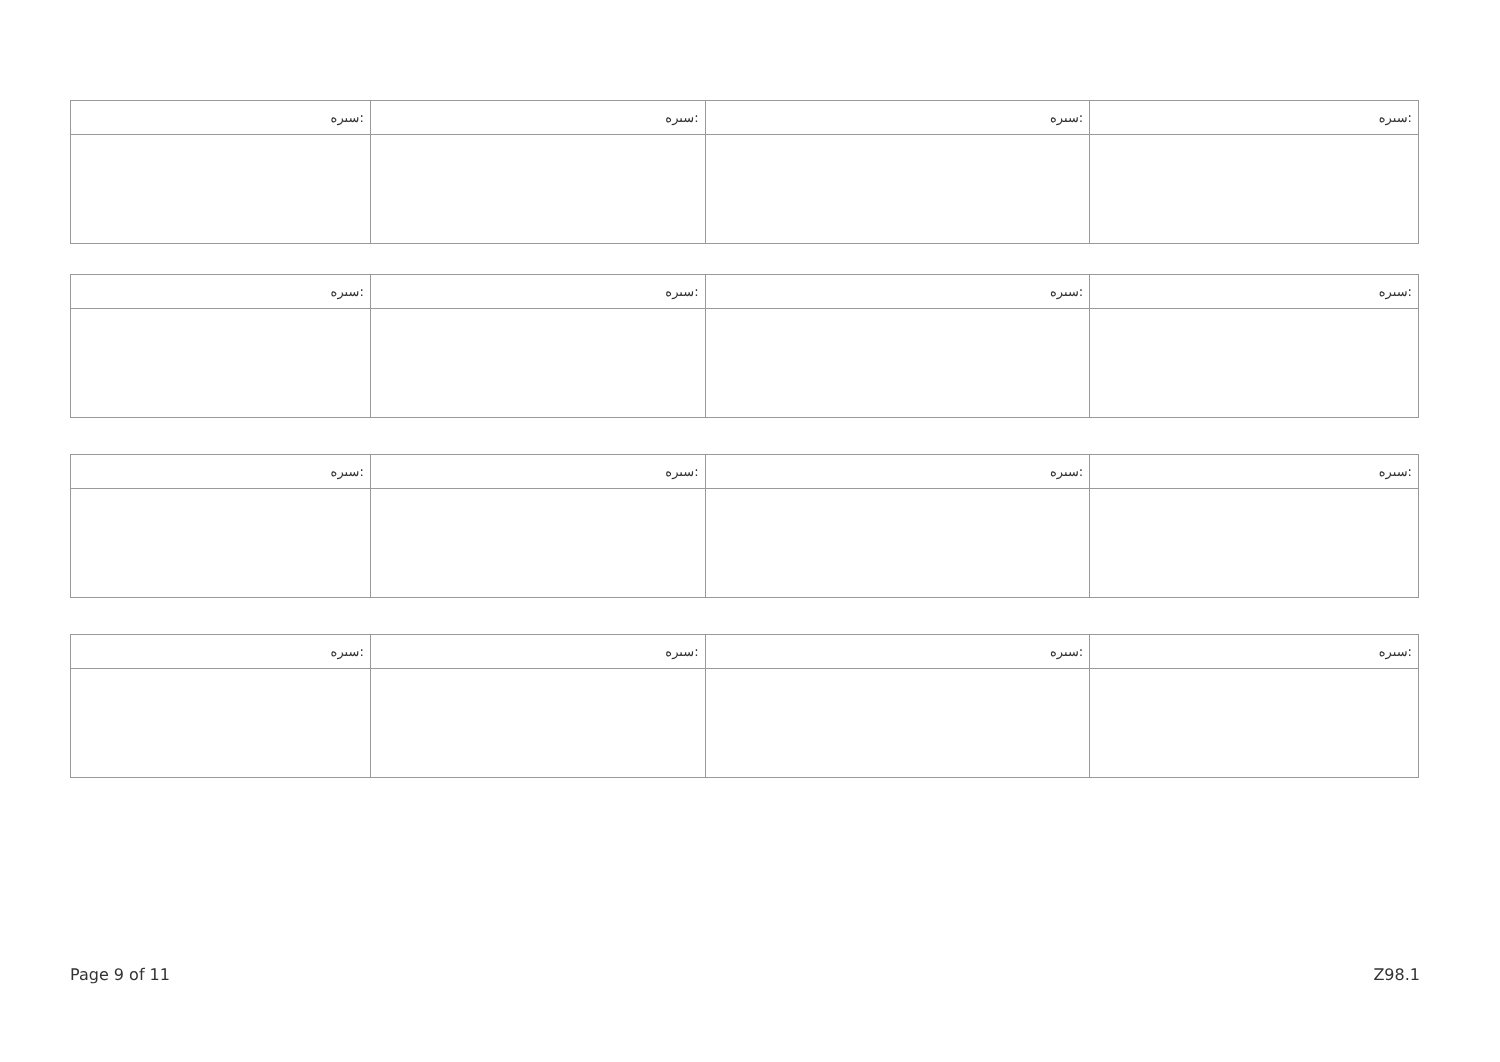| ﺳﯩﺮﻩ: | ﺳﯩﺮﻩ: | ﺳﯩﺮﻩ: | ﺳﯩﺮﻩ: |
| ﺳﯩﺮﻩ: | ﺳﯩﺮﻩ: | ﺳﯩﺮﻩ: | ﺳﯩﺮﻩ: |
| ﺳﯩﺮﻩ: | ﺳﯩﺮﻩ: | ﺳﯩﺮﻩ: | ﺳﯩﺮﻩ: |
| ﺳﯩﺮﻩ: | ﺳﯩﺮﻩ: | ﺳﯩﺮﻩ: | ﺳﯩﺮﻩ: |
Page 9 of 11 Z98.1